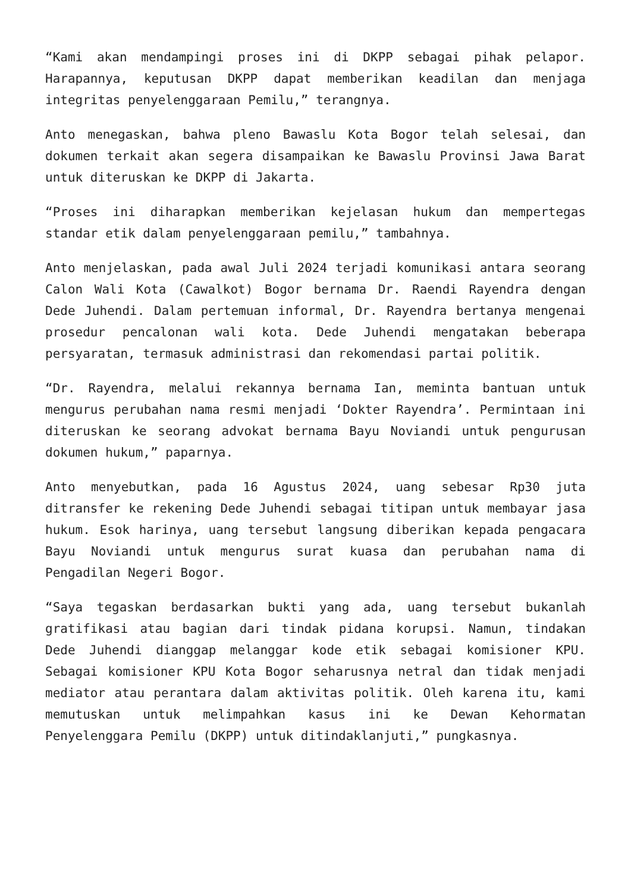“Kami akan mendampingi proses ini di DKPP sebagai pihak pelapor. Harapannya, keputusan DKPP dapat memberikan keadilan dan menjaga integritas penyelenggaraan Pemilu,” terangnya.
Anto menegaskan, bahwa pleno Bawaslu Kota Bogor telah selesai, dan dokumen terkait akan segera disampaikan ke Bawaslu Provinsi Jawa Barat untuk diteruskan ke DKPP di Jakarta.
“Proses ini diharapkan memberikan kejelasan hukum dan mempertegas standar etik dalam penyelenggaraan pemilu,” tambahnya.
Anto menjelaskan, pada awal Juli 2024 terjadi komunikasi antara seorang Calon Wali Kota (Cawalkot) Bogor bernama Dr. Raendi Rayendra dengan Dede Juhendi. Dalam pertemuan informal, Dr. Rayendra bertanya mengenai prosedur pencalonan wali kota. Dede Juhendi mengatakan beberapa persyaratan, termasuk administrasi dan rekomendasi partai politik.
“Dr. Rayendra, melalui rekannya bernama Ian, meminta bantuan untuk mengurus perubahan nama resmi menjadi ‘Dokter Rayendra’. Permintaan ini diteruskan ke seorang advokat bernama Bayu Noviandi untuk pengurusan dokumen hukum,” paparnya.
Anto menyebutkan, pada 16 Agustus 2024, uang sebesar Rp30 juta ditransfer ke rekening Dede Juhendi sebagai titipan untuk membayar jasa hukum. Esok harinya, uang tersebut langsung diberikan kepada pengacara Bayu Noviandi untuk mengurus surat kuasa dan perubahan nama di Pengadilan Negeri Bogor.
“Saya tegaskan berdasarkan bukti yang ada, uang tersebut bukanlah gratifikasi atau bagian dari tindak pidana korupsi. Namun, tindakan Dede Juhendi dianggap melanggar kode etik sebagai komisioner KPU. Sebagai komisioner KPU Kota Bogor seharusnya netral dan tidak menjadi mediator atau perantara dalam aktivitas politik. Oleh karena itu, kami memutuskan untuk melimpahkan kasus ini ke Dewan Kehormatan Penyelenggara Pemilu (DKPP) untuk ditindaklanjuti,” pungkasnya.